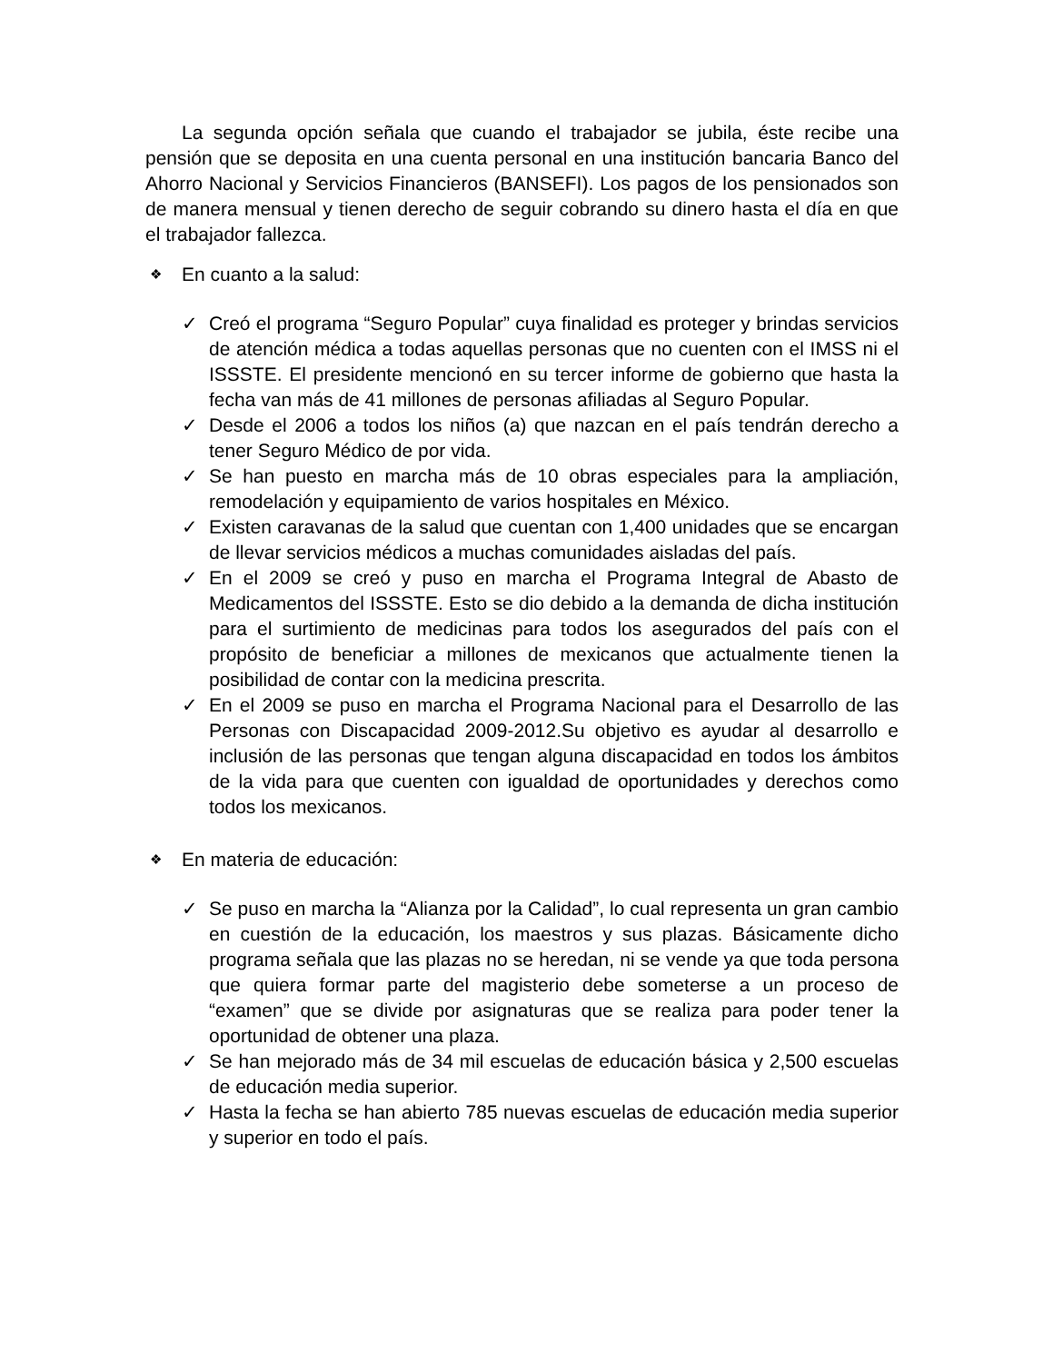La segunda opción señala que cuando el trabajador se jubila, éste recibe una pensión que se deposita en una cuenta personal en una institución bancaria Banco del Ahorro Nacional y Servicios Financieros (BANSEFI). Los pagos de los pensionados son de manera mensual y tienen derecho de seguir cobrando su dinero hasta el día en que el trabajador fallezca.
❖ En cuanto a la salud:
✓ Creó el programa “Seguro Popular” cuya finalidad es proteger y brindas servicios de atención médica a todas aquellas personas que no cuenten con el IMSS ni el ISSSTE. El presidente mencionó en su tercer informe de gobierno que hasta la fecha van más de 41 millones de personas afiliadas al Seguro Popular.
✓ Desde el 2006 a todos los niños (a) que nazcan en el país tendrán derecho a tener Seguro Médico de por vida.
✓ Se han puesto en marcha más de 10 obras especiales para la ampliación, remodelación y equipamiento de varios hospitales en México.
✓ Existen caravanas de la salud que cuentan con 1,400 unidades que se encargan de llevar servicios médicos a muchas comunidades aisladas del país.
✓ En el 2009 se creó y puso en marcha el Programa Integral de Abasto de Medicamentos del ISSSTE. Esto se dio debido a la demanda de dicha institución para el surtimiento de medicinas para todos los asegurados del país con el propósito de beneficiar a millones de mexicanos que actualmente tienen la posibilidad de contar con la medicina prescrita.
✓ En el 2009 se puso en marcha el Programa Nacional para el Desarrollo de las Personas con Discapacidad 2009-2012.Su objetivo es ayudar al desarrollo e inclusión de las personas que tengan alguna discapacidad en todos los ámbitos de la vida para que cuenten con igualdad de oportunidades y derechos como todos los mexicanos.
❖ En materia de educación:
✓ Se puso en marcha la “Alianza por la Calidad”, lo cual representa un gran cambio en cuestión de la educación, los maestros y sus plazas. Básicamente dicho programa señala que las plazas no se heredan, ni se vende ya que toda persona que quiera formar parte del magisterio debe someterse a un proceso de “examen” que se divide por asignaturas que se realiza para poder tener la oportunidad de obtener una plaza.
✓ Se han mejorado más de 34 mil escuelas de educación básica y 2,500 escuelas de educación media superior.
✓ Hasta la fecha se han abierto 785 nuevas escuelas de educación media superior y superior en todo el país.